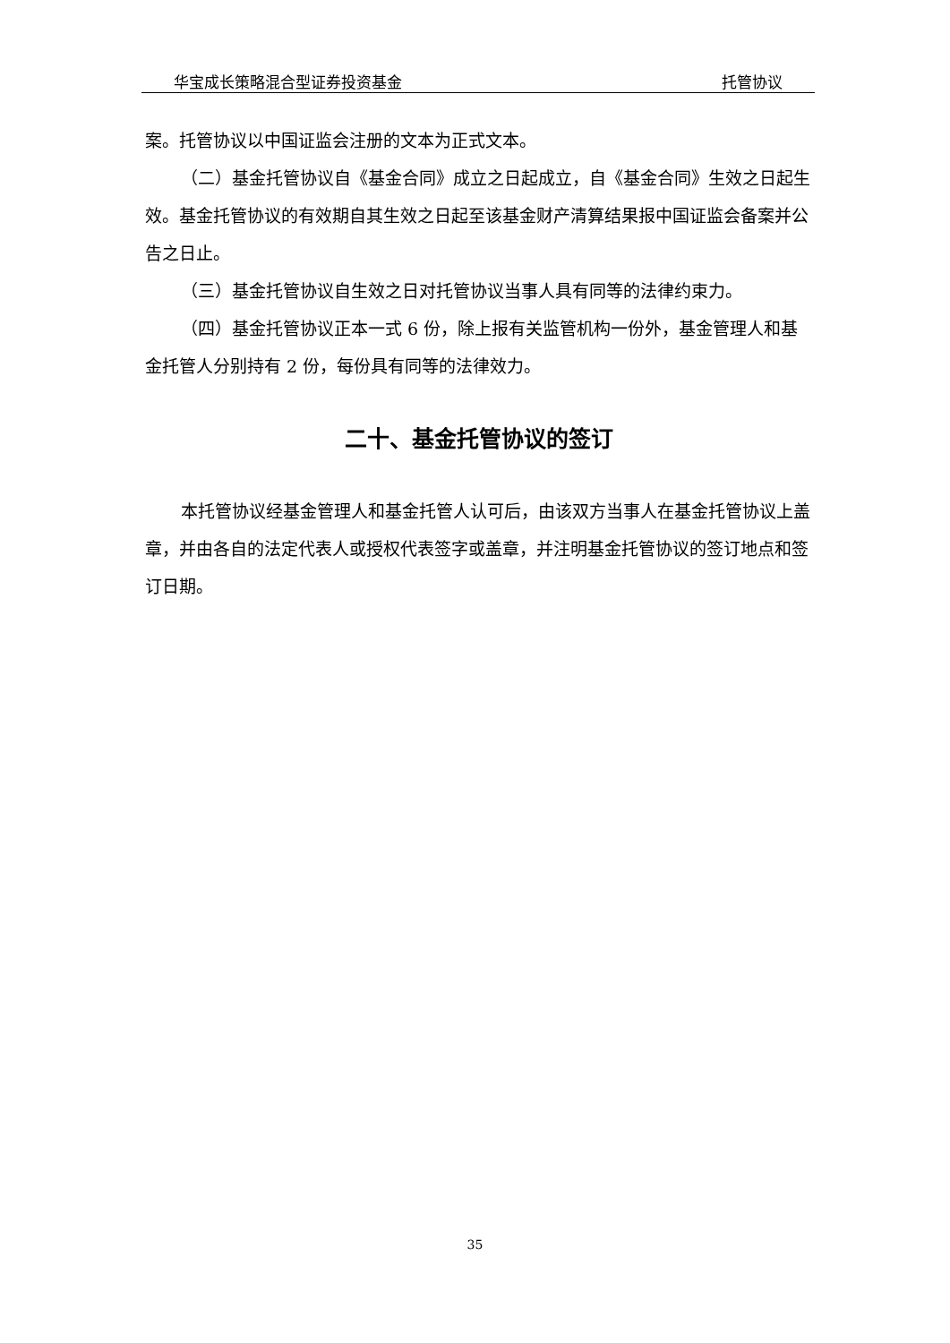华宝成长策略混合型证券投资基金 托管协议
案。托管协议以中国证监会注册的文本为正式文本。
（二）基金托管协议自《基金合同》成立之日起成立，自《基金合同》生效之日起生效。基金托管协议的有效期自其生效之日起至该基金财产清算结果报中国证监会备案并公告之日止。
（三）基金托管协议自生效之日对托管协议当事人具有同等的法律约束力。
（四）基金托管协议正本一式 6 份，除上报有关监管机构一份外，基金管理人和基金托管人分别持有 2 份，每份具有同等的法律效力。
二十、基金托管协议的签订
本托管协议经基金管理人和基金托管人认可后，由该双方当事人在基金托管协议上盖章，并由各自的法定代表人或授权代表签字或盖章，并注明基金托管协议的签订地点和签订日期。
35